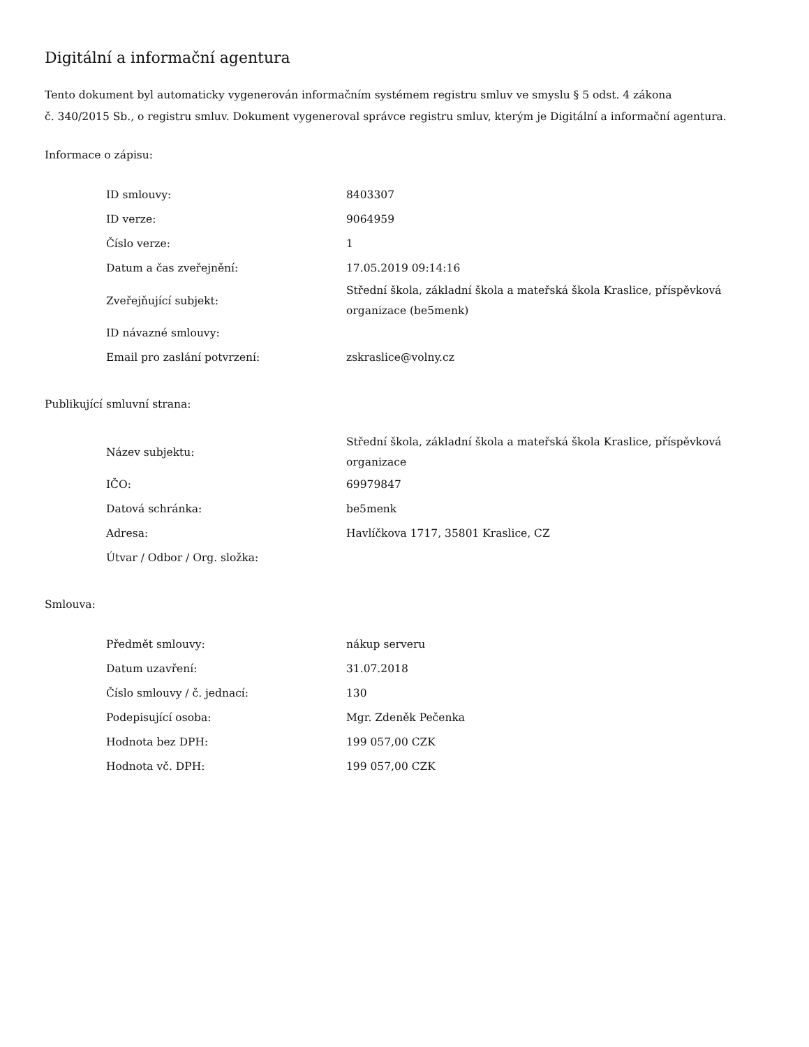Digitální a informační agentura
Tento dokument byl automaticky vygenerován informačním systémem registru smluv ve smyslu § 5 odst. 4 zákona
č. 340/2015 Sb., o registru smluv. Dokument vygeneroval správce registru smluv, kterým je Digitální a informační agentura.
Informace o zápisu:
| ID smlouvy: | 8403307 |
| ID verze: | 9064959 |
| Číslo verze: | 1 |
| Datum a čas zveřejnění: | 17.05.2019 09:14:16 |
| Zveřejňující subjekt: | Střední škola, základní škola a mateřská škola Kraslice, příspěvková organizace (be5menk) |
| ID návazné smlouvy: | |
| Email pro zaslání potvrzení: | zskraslice@volny.cz |
Publikující smluvní strana:
| Název subjektu: | Střední škola, základní škola a mateřská škola Kraslice, příspěvková organizace |
| IČO: | 69979847 |
| Datová schránka: | be5menk |
| Adresa: | Havlíčkova 1717, 35801 Kraslice, CZ |
| Útvar / Odbor / Org. složka: | |
Smlouva:
| Předmět smlouvy: | nákup serveru |
| Datum uzavření: | 31.07.2018 |
| Číslo smlouvy / č. jednací: | 130 |
| Podepisující osoba: | Mgr. Zdeněk Pečenka |
| Hodnota bez DPH: | 199 057,00 CZK |
| Hodnota vč. DPH: | 199 057,00 CZK |